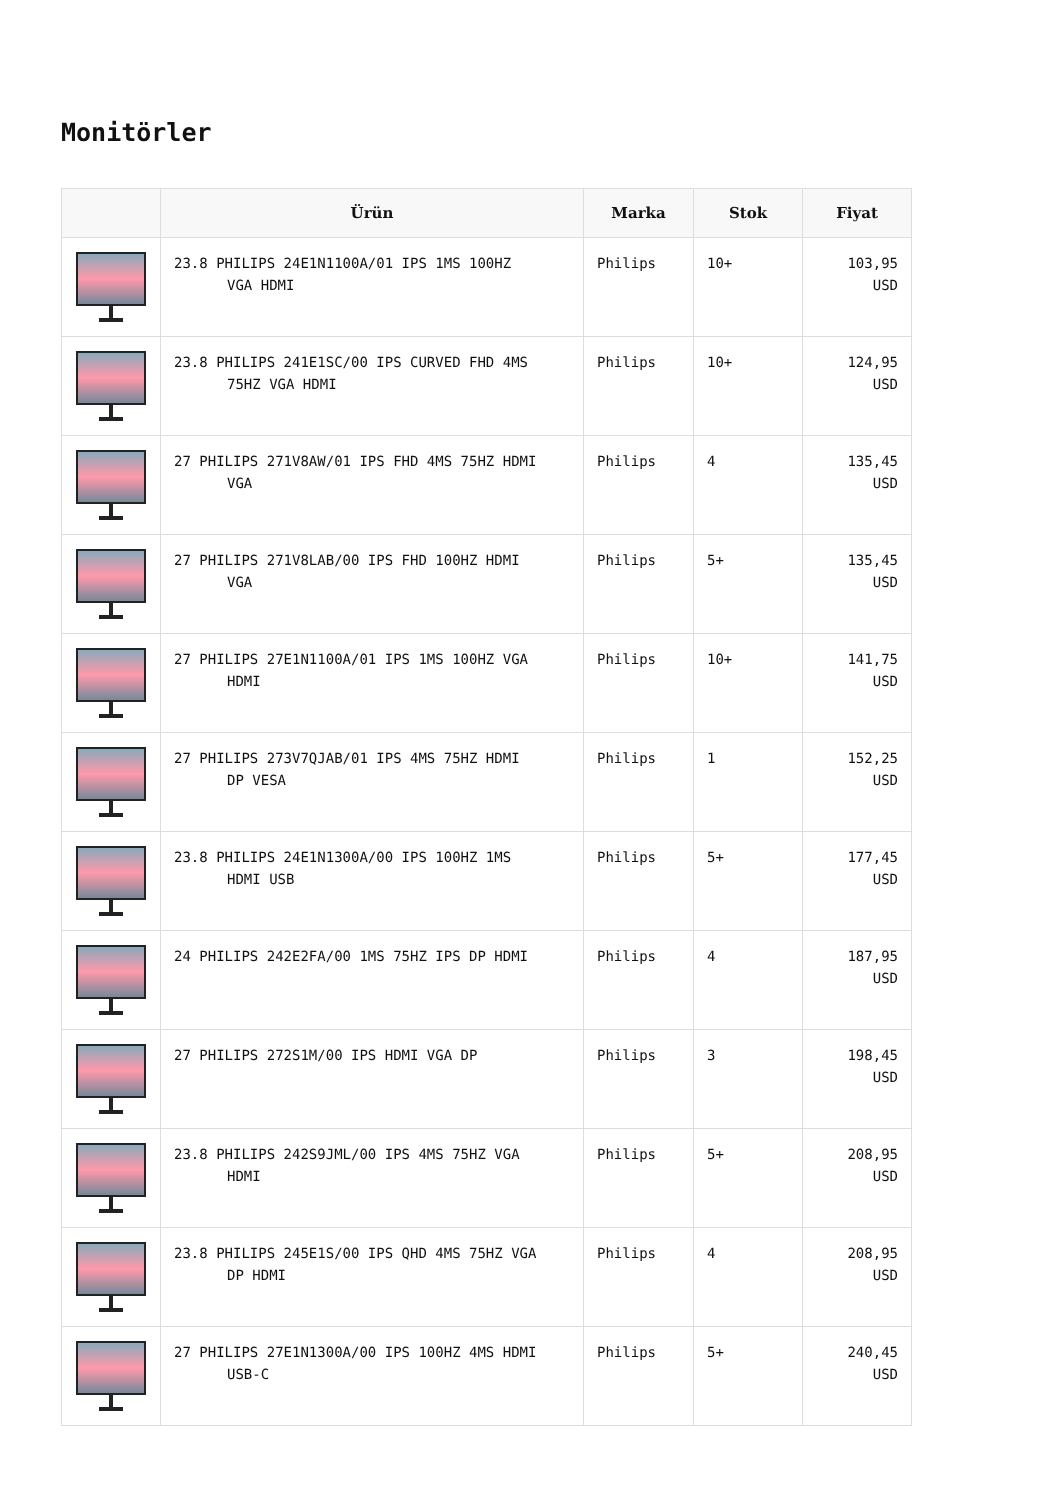Monitörler
| | Ürün | Marka | Stok | Fiyat |
| --- | --- | --- | --- | --- |
| | 23.8 PHILIPS 24E1N1100A/01 IPS 1MS 100HZ VGA HDMI | Philips | 10+ | 103,95 USD |
| | 23.8 PHILIPS 241E1SC/00 IPS CURVED FHD 4MS 75HZ VGA HDMI | Philips | 10+ | 124,95 USD |
| | 27 PHILIPS 271V8AW/01 IPS FHD 4MS 75HZ HDMI VGA | Philips | 4 | 135,45 USD |
| | 27 PHILIPS 271V8LAB/00 IPS FHD 100HZ HDMI VGA | Philips | 5+ | 135,45 USD |
| | 27 PHILIPS 27E1N1100A/01 IPS 1MS 100HZ VGA HDMI | Philips | 10+ | 141,75 USD |
| | 27 PHILIPS 273V7QJAB/01 IPS 4MS 75HZ HDMI DP VESA | Philips | 1 | 152,25 USD |
| | 23.8 PHILIPS 24E1N1300A/00 IPS 100HZ 1MS HDMI USB | Philips | 5+ | 177,45 USD |
| | 24 PHILIPS 242E2FA/00 1MS 75HZ IPS DP HDMI | Philips | 4 | 187,95 USD |
| | 27 PHILIPS 272S1M/00 IPS HDMI VGA DP | Philips | 3 | 198,45 USD |
| | 23.8 PHILIPS 242S9JML/00 IPS 4MS 75HZ VGA HDMI | Philips | 5+ | 208,95 USD |
| | 23.8 PHILIPS 245E1S/00 IPS QHD 4MS 75HZ VGA DP HDMI | Philips | 4 | 208,95 USD |
| | 27 PHILIPS 27E1N1300A/00 IPS 100HZ 4MS HDMI USB-C | Philips | 5+ | 240,45 USD |